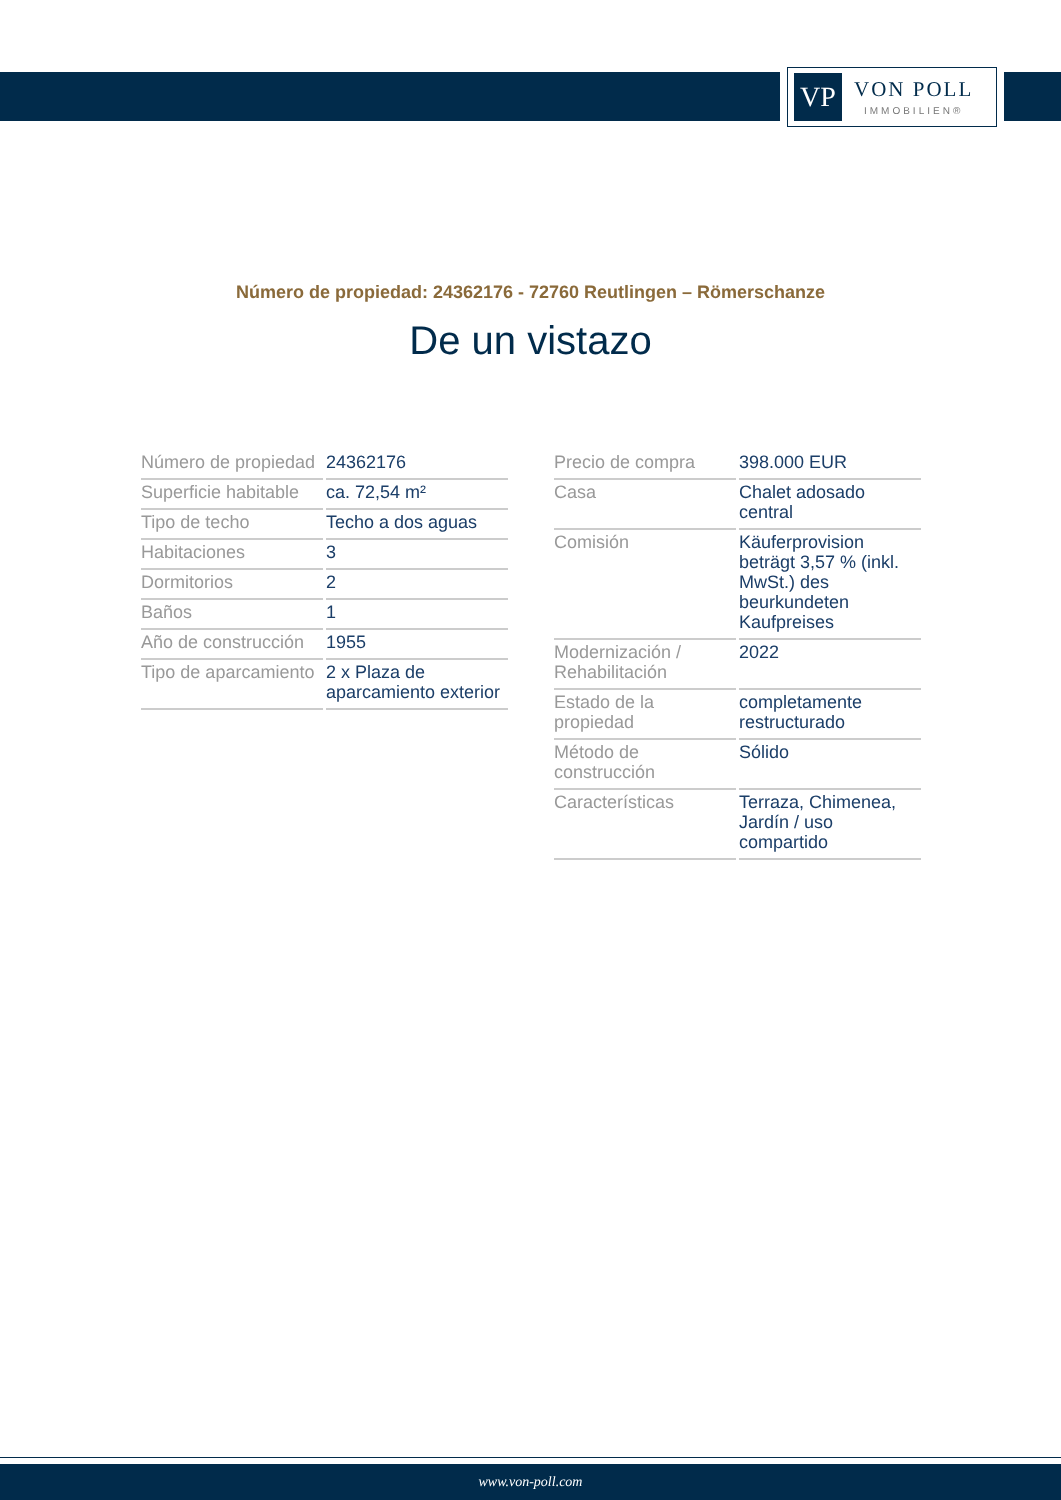VP
VON POLL
IMMOBILIEN®
Número de propiedad: 24362176 - 72760 Reutlingen – Römerschanze
De un vistazo
| Número de propiedad | 24362176 |
| Superficie habitable | ca. 72,54 m² |
| Tipo de techo | Techo a dos aguas |
| Habitaciones | 3 |
| Dormitorios | 2 |
| Baños | 1 |
| Año de construcción | 1955 |
| Tipo de aparcamiento | 2 x Plaza de aparcamiento exterior |
| Precio de compra | 398.000 EUR |
| Casa | Chalet adosado central |
| Comisión | Käuferprovision beträgt 3,57 % (inkl. MwSt.) des beurkundeten Kaufpreises |
| Modernización / Rehabilitación | 2022 |
| Estado de la propiedad | completamente restructurado |
| Método de construcción | Sólido |
| Características | Terraza, Chimenea, Jardín / uso compartido |
www.von-poll.com